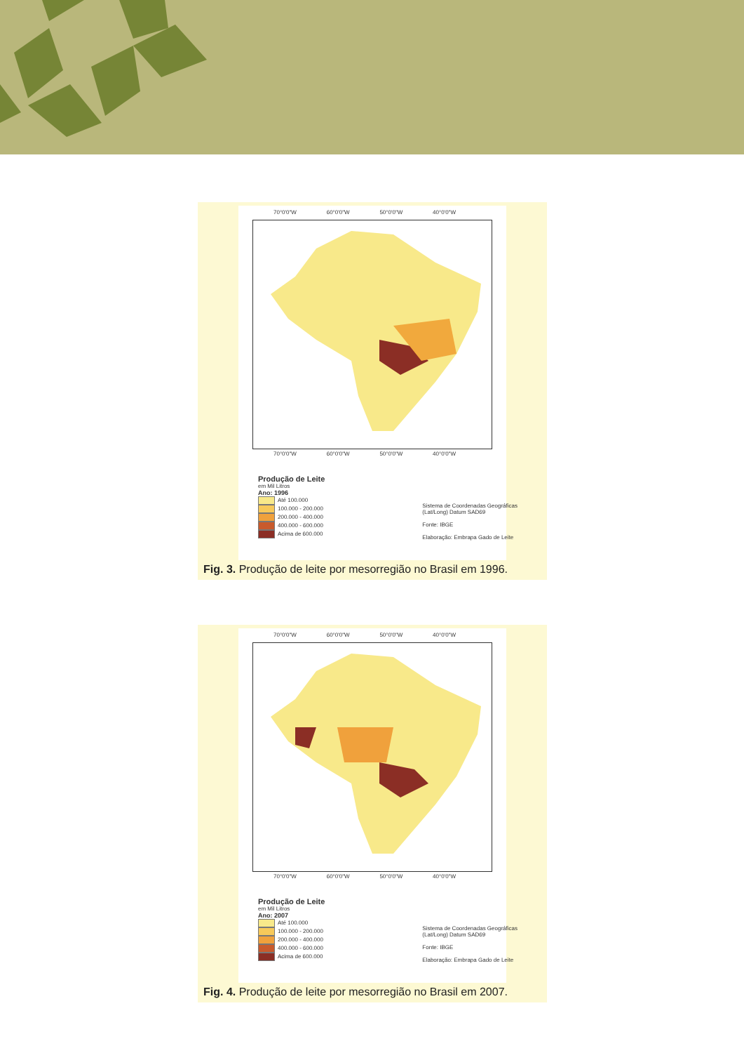70°0'0"W 60°0'0"W 50°0'0"W 40°0'0"W
70°0'0"W 60°0'0"W 50°0'0"W 40°0'0"W
Produção de Leite
em Mil Litros
Ano: 1996
Até 100.000
100.000 - 200.000
200.000 - 400.000
400.000 - 600.000
Acima de 600.000
Sistema de Coordenadas Geográficas
(Lat/Long) Datum SAD69
Fonte: IBGE
Elaboração: Embrapa Gado de Leite
Fig. 3. Produção de leite por mesorregião no Brasil em 1996.
70°0'0"W 60°0'0"W 50°0'0"W 40°0'0"W
70°0'0"W 60°0'0"W 50°0'0"W 40°0'0"W
Produção de Leite
em Mil Litros
Ano: 2007
Até 100.000
100.000 - 200.000
200.000 - 400.000
400.000 - 600.000
Acima de 600.000
Sistema de Coordenadas Geográficas
(Lat/Long) Datum SAD69
Fonte: IBGE
Elaboração: Embrapa Gado de Leite
Fig. 4. Produção de leite por mesorregião no Brasil em 2007.